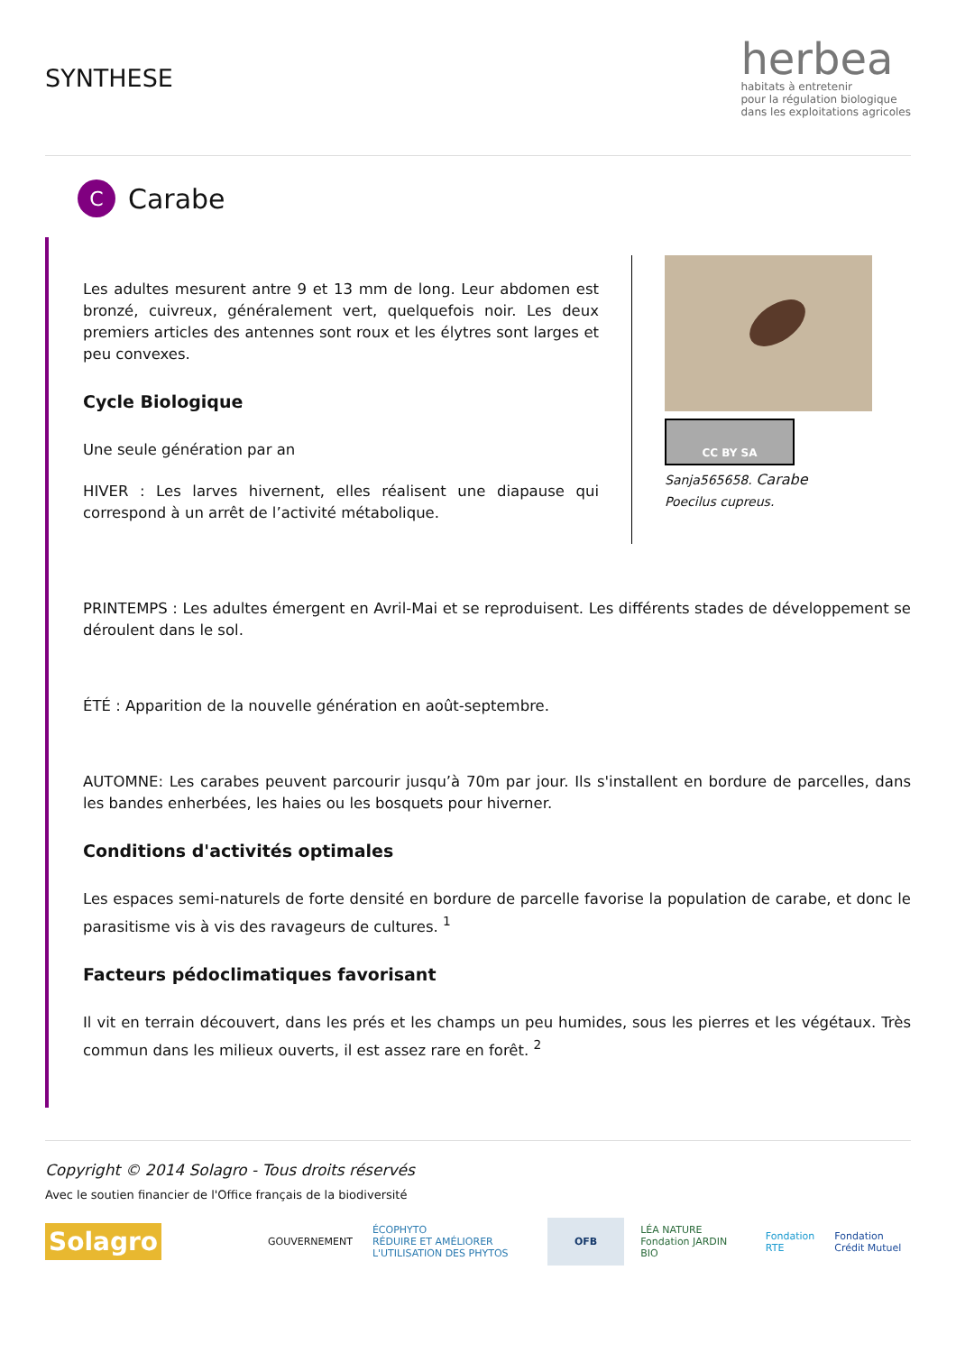SYNTHESE
herbea
habitats à entretenir
pour la régulation biologique
dans les exploitations agricoles
C
Carabe
Les adultes mesurent antre 9 et 13 mm de long. Leur abdomen est bronzé, cuivreux, généralement vert, quelquefois noir. Les deux premiers articles des antennes sont roux et les élytres sont larges et peu convexes.
Cycle Biologique
Une seule génération par an
HIVER : Les larves hivernent, elles réalisent une diapause qui correspond à un arrêt de l’activité métabolique.
CC BY SA
Sanja565658. Carabe
Poecilus cupreus.
PRINTEMPS : Les adultes émergent en Avril-Mai et se reproduisent. Les différents stades de développement se déroulent dans le sol.
ÉTÉ : Apparition de la nouvelle génération en août-septembre.
AUTOMNE: Les carabes peuvent parcourir jusqu’à 70m par jour. Ils s'installent en bordure de parcelles, dans les bandes enherbées, les haies ou les bosquets pour hiverner.
Conditions d'activités optimales
Les espaces semi-naturels de forte densité en bordure de parcelle favorise la population de carabe, et donc le parasitisme vis à vis des ravageurs de cultures. <sup>1</sup>
Facteurs pédoclimatiques favorisant
Il vit en terrain découvert, dans les prés et les champs un peu humides, sous les pierres et les végétaux. Très commun dans les milieux ouverts, il est assez rare en forêt. <sup>2</sup>
Copyright © 2014 Solagro - Tous droits réservés
Avec le soutien financier de l'Office français de la biodiversité
Solagro
GOUVERNEMENT
ÉCOPHYTO
RÉDUIRE ET AMÉLIORER L'UTILISATION DES PHYTOS
OFB
LÉA NATURE Fondation JARDIN BIO
Fondation RTE Fondation Crédit Mutuel